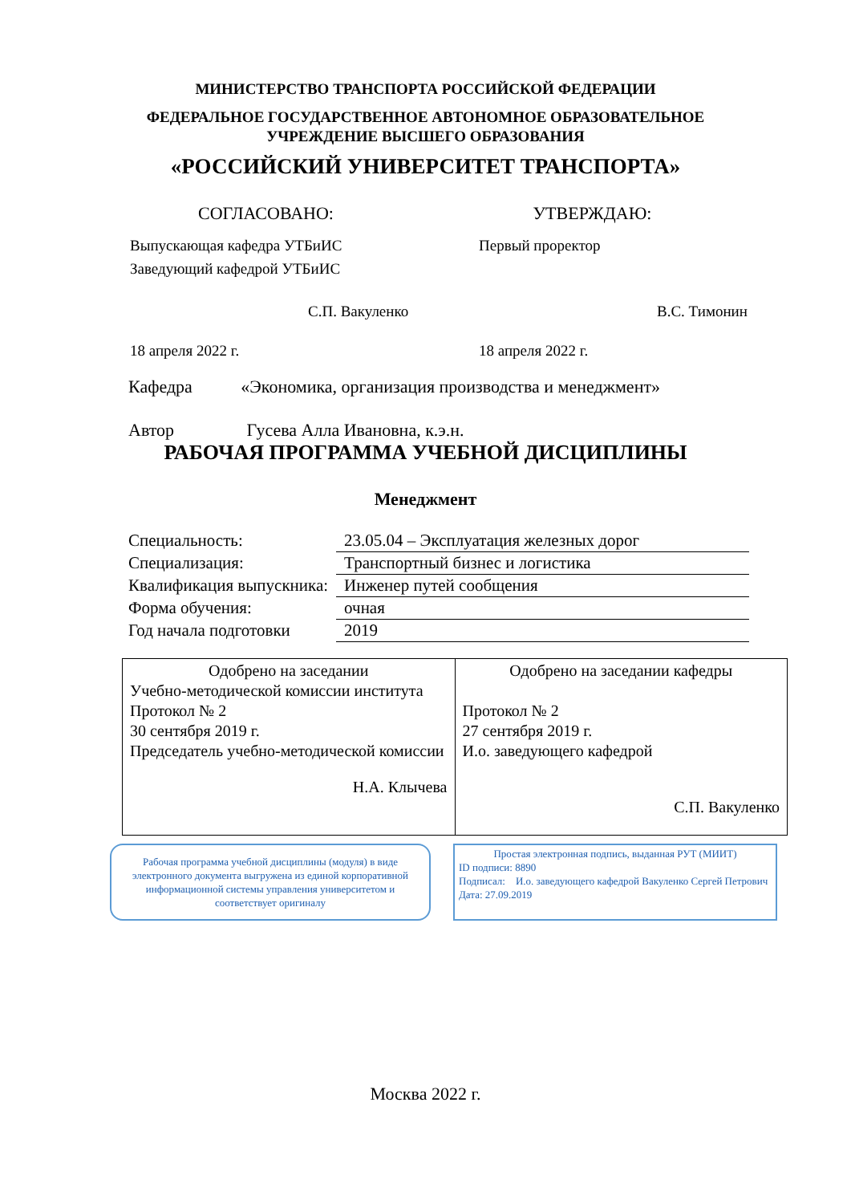МИНИСТЕРСТВО ТРАНСПОРТА РОССИЙСКОЙ ФЕДЕРАЦИИ
ФЕДЕРАЛЬНОЕ ГОСУДАРСТВЕННОЕ АВТОНОМНОЕ ОБРАЗОВАТЕЛЬНОЕ
УЧРЕЖДЕНИЕ ВЫСШЕГО ОБРАЗОВАНИЯ
«РОССИЙСКИЙ УНИВЕРСИТЕТ ТРАНСПОРТА»
СОГЛАСОВАНО: УТВЕРЖДАЮ:
Выпускающая кафедра УТБиИС
Заведующий кафедрой УТБиИС
С.П. Вакуленко
18 апреля 2022 г.
Первый проректор
В.С. Тимонин
18 апреля 2022 г.
Кафедра «Экономика, организация производства и менеджмент»
Автор Гусева Алла Ивановна, к.э.н.
РАБОЧАЯ ПРОГРАММА УЧЕБНОЙ ДИСЦИПЛИНЫ
Менеджмент
| Специальность: | 23.05.04 – Эксплуатация железных дорог |
| Специализация: | Транспортный бизнес и логистика |
| Квалификация выпускника: | Инженер путей сообщения |
| Форма обучения: | очная |
| Год начала подготовки | 2019 |
| Одобрено на заседании Учебно-методической комиссии института Протокол № 2 30 сентября 2019 г. Председатель учебно-методической комиссии Н.А. Клычева | Одобрено на заседании кафедры Протокол № 2 27 сентября 2019 г. И.о. заведующего кафедрой С.П. Вакуленко |
Рабочая программа учебной дисциплины (модуля) в виде электронного документа выгружена из единой корпоративной информационной системы управления университетом и соответствует оригиналу
Простая электронная подпись, выданная РУТ (МИИТ)
ID подписи: 8890
Подписал: И.о. заведующего кафедрой Вакуленко Сергей Петрович
Дата: 27.09.2019
Москва 2022 г.